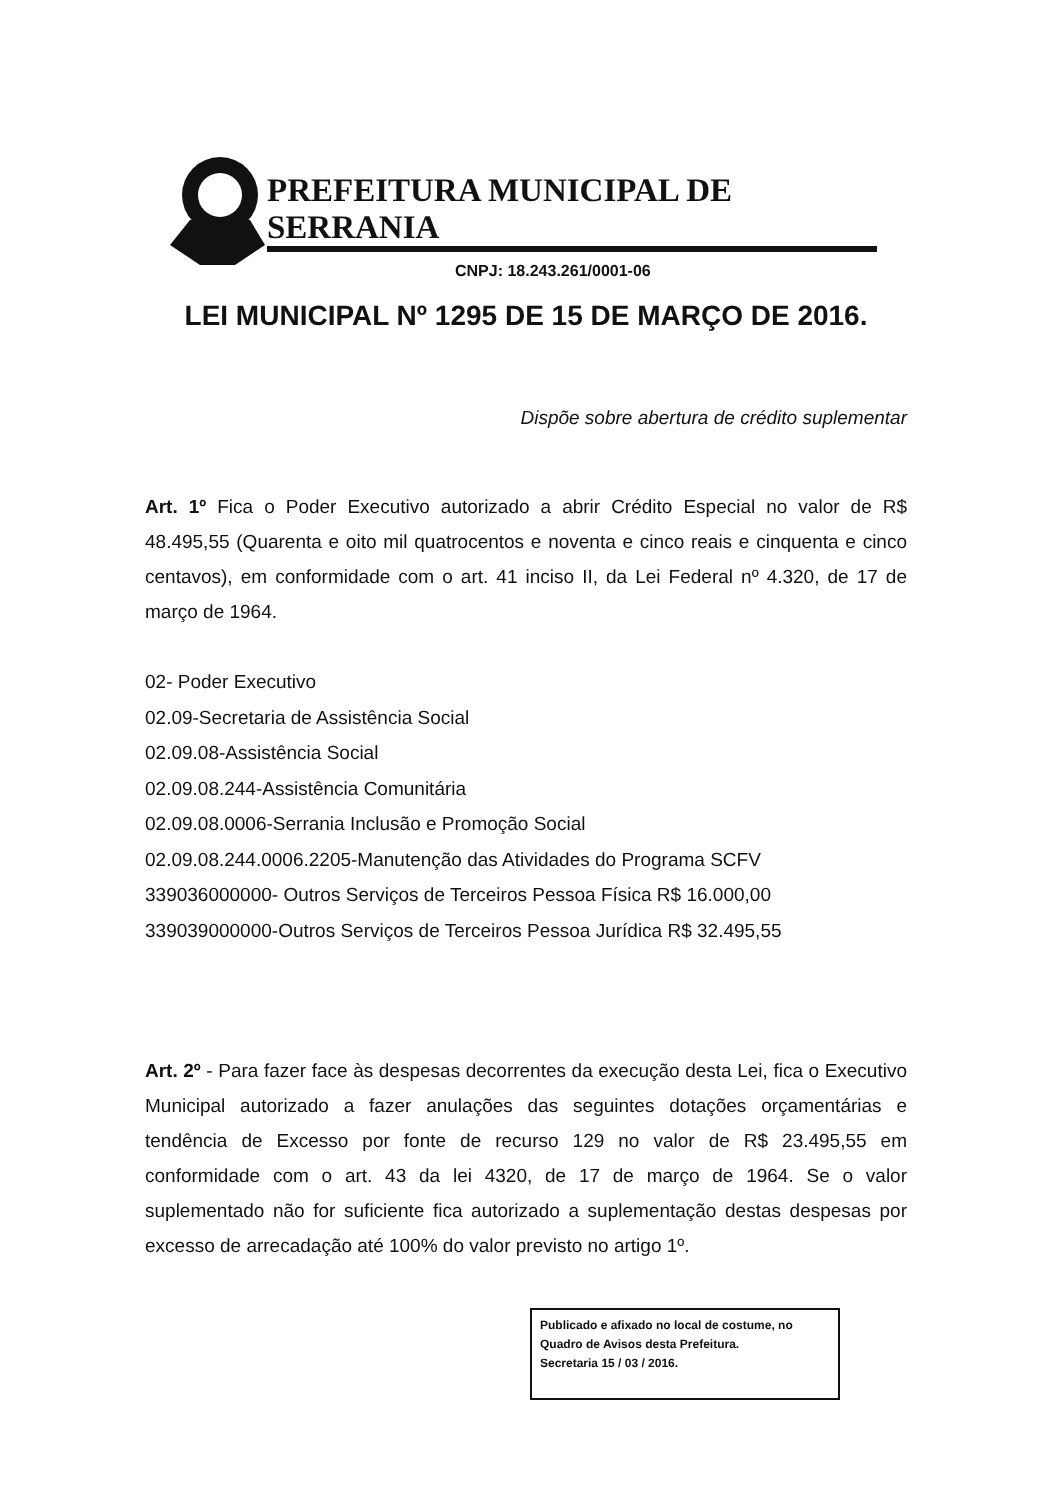PREFEITURA MUNICIPAL DE SERRANIA
CNPJ: 18.243.261/0001-06
LEI MUNICIPAL Nº 1295 DE 15 DE MARÇO DE 2016.
Dispõe sobre abertura de crédito suplementar
Art. 1º Fica o Poder Executivo autorizado a abrir Crédito Especial no valor de R$ 48.495,55 (Quarenta e oito mil quatrocentos e noventa e cinco reais e cinquenta e cinco centavos), em conformidade com o art. 41 inciso II, da Lei Federal nº 4.320, de 17 de março de 1964.
02- Poder Executivo
02.09-Secretaria de Assistência Social
02.09.08-Assistência Social
02.09.08.244-Assistência Comunitária
02.09.08.0006-Serrania Inclusão e Promoção Social
02.09.08.244.0006.2205-Manutenção das Atividades do Programa SCFV
339036000000- Outros Serviços de Terceiros Pessoa Física R$ 16.000,00
339039000000-Outros Serviços de Terceiros Pessoa Jurídica R$ 32.495,55
Art. 2º - Para fazer face às despesas decorrentes da execução desta Lei, fica o Executivo Municipal autorizado a fazer anulações das seguintes dotações orçamentárias e tendência de Excesso por fonte de recurso 129 no valor de R$ 23.495,55 em conformidade com o art. 43 da lei 4320, de 17 de março de 1964. Se o valor suplementado não for suficiente fica autorizado a suplementação destas despesas por excesso de arrecadação até 100% do valor previsto no artigo 1º.
Publicado e afixado no local de costume, no Quadro de Avisos desta Prefeitura.
Secretaria 15 / 03 / 2016.